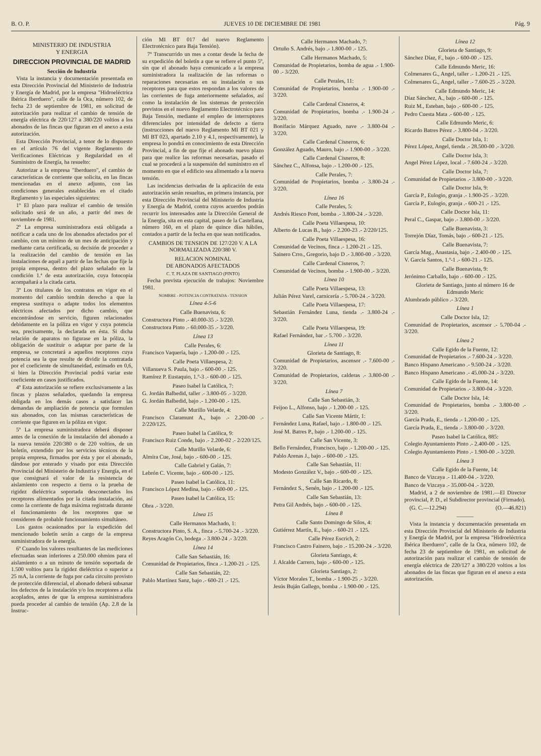B. O. P. JUEVES 10 DE DICIEMBRE DE 1981 Pág. 9
MINISTERIO DE INDUSTRIA
Y ENERGIA
DIRECCION PROVINCIAL DE MADRID
Sección de Industria
Vista la instancia y documentación presentada en esta Dirección Provincial del Ministerio de Industria y Energía de Madrid, por la empresa "Hidroeléctrica Ibérica Iberduero", calle de la Oca, número 102, de fecha 23 de septiembre de 1981, en solicitud de autorización para realizar el cambio de tensión de energía eléctrica de 220/127 a 380/220 voltios a los abonados de las fincas que figuran en el anexo a esta autorización.
Esta Dirección Provincial, a tenor de lo dispuesto en el artículo 76 del vigente Reglamento de Verificaciones Eléctricas y Regularidad en el Suministro de Energía, ha resuelto:
Autorizar a la empresa "Iberduero", el cambio de características de corriente que solicita, en las fincas mencionadas en el anexo adjunto, con las condiciones generales establecidas en el citado Reglamento y las especiales siguientes:
1º El plazo para realizar el cambio de tensión solicitado será de un año, a partir del mes de noviembre de 1981.
2º La empresa suministradora está obligada a notificar a cada uno de los abonados afectados por el cambio, con un mínimo de un mes de anticipación y mediante carta certificada, su decisión de proceder a la realización del cambio de tensión en las instalaciones de aquél a partir de las fechas que fije la propia empresa, dentro del plazo señalado en la condición 1.ª de esta autorización, cuya fotocopia acompañará a la citada carta.
3º Los titulares de los contratos en vigor en el momento del cambio tendrán derecho a que la empresa sustituya o adapte todos los elementos eléctricos afectados por dicho cambio, que encontrándose en servicio, figuren relacionados debidamente en la póliza en vigor y cuya potencia sea, precisamente, la declarada en ésta. Si dicha relación de aparatos no figurase en la póliza, la obligación de sustituir o adaptar por parte de la empresa, se concretará a aquellos receptores cuya potencia sea la que resulte de dividir la contratada por el coeficiente de simultaneidad, estimado en 0,6, si bien la Dirección Provincial podrá variar este coeficiente en casos justificados.
4º Esta autorización se refiere exclusivamente a las fincas y plazos señalados, quedando la empresa obligada en los demás casos a satisfacer las demandas de ampliación de potencia que formulen sus abonados, con las mismas características de corriente que figuren en la póliza en vigor.
5º La empresa suministradora deberá disponer antes de la conexión de la instalación del abonado a la nueva tensión 220/380 o de 220 voltios, de un boletín, extendido por los servicios técnicos de la propia empresa, firmados por ésta y por el abonado, dándose por enterado y visado por esta Dirección Provincial del Ministerio de Industria y Energía, en el que consignará el valor de la resistencia de aislamiento con respecto a tierra o la prueba de rigidez dieléctrica soportada desconectados los receptores alimentados por la citada instalación, así como la corriente de fuga máxima registrada durante el funcionamiento de los receptores que se consideren de probable funcionamiento simultáneo.
Los gastos ocasionados por la expedición del mencionado boletín serán a cargo de la empresa suministradora de la energía.
6º Cuando los valores resultantes de las mediciones efectuadas sean inferiores a 250.000 ohmios para el aislamiento o a un minuto de tensión soportada de 1.500 voltios para la rigidez dieléctrica o superior a 25 mA, la corriente de fuga por cada circuito provisto de protección diferencial, el abonado deberá subsanar los defectos de la instalación y/o los receptores a ella acoplados, antes de que la empresa suministradora pueda proceder al cambio de tensión (Ap. 2.8 de la Instruc-
ción MI BT 017 del nuevo Reglamento Electrotécnico para Baja Tensión).
7º Transcurrido un mes a contar desde la fecha de su expedición del boletín a que se refiere el punto 5º, sin que el abonado haya comunicado a la empresa suministradora la realización de las reformas o reparaciones necesarias en su instalación o sus receptores para que estos respondan a los valores de las corrientes de fuga anteriormente señalados, así como la instalación de los sistemas de protección previstos en el nuevo Reglamento Electrotécnico para Baja Tensión, mediante el empleo de interruptores diferenciales por intensidad de defecto a tierra (instrucciones del nuevo Reglamento MI BT 021 y MI BT 023, apartado 2.10 y 4.1, respectivamente), la empresa lo pondrá en conocimiento de esta Dirección Provincial, a fin de que fije el abonado nuevo plazo para que realice las reformas necesarias, pasado el cual se procederá a la suspensión del suministro en el momento en que el edificio sea alimentado a la nueva tensión.
Las incidencias derivadas de la aplicación de esta autorización serán resueltas, en primera instancia, por esta Dirección Provincial del Ministerio de Industria y Energía de Madrid, contra cuyos acuerdos podrán recurrir los interesados ante la Dirección General de la Energía, sita en esta capital, paseo de la Castellana, número 160, en el plazo de quince días hábiles, contados a partir de la fecha en que sean notificados.
CAMBIOS DE TENSION DE 127/220 V. A LA NORMALIZADA 220/380 V.
RELACION NOMINAL
DE ABONADOS AFECTADOS
C. T. PLAZA DE SANTIAGO (PINTO)
Fecha prevista ejecución de trabajos: Noviembre 1981.
NOMBRE - POTENCIA CONTRATADA - TENSION
Línea 4-5-6
Calle Buenavista, 6:
Constructora Pinto .- 40.000-35 .- 3/220.
Constructora Pinto .- 60.000-35 .- 3/220.
Línea 13
Calle Perales, 6:
Francisco Vaquería, bajo .- 1.200-00 .- 125.
Calle Poeta Villaespesa, 2:
Villanueva S. Paula, bajo .- 600-00 .- 125.
Ramírez P. Eustaquio, 1.º-3 .- 600-00 .- 125.
Paseo Isabel la Católica, 7:
G. Jordán Balbedid, taller .- 3.800-05 .- 3/220.
G. Jordán Balbedid, bajo .- 1.200-00 .- 125.
Calle Murillo Velarde, 4:
Francisco Claramunt A., bajo .- 2.200-00 .- 2/220/125.
Paseo Isabel la Católica, 9:
Francisco Ruiz Conde, bajo .- 2.200-02 .- 2/220/125.
Calle Murillo Velarde, 6:
Almira Cue, José, bajo .- 600-00 .- 125.
Calle Gabriel y Galán, 7:
Lebrón C. Vicente, bajo .- 600-00 .- 125.
Paseo Isabel la Católica, 11:
Francisco López Medina, bajo .- 600-00 .- 125.
Paseo Isabel la Católica, 15:
Obra .- 3/220.
Línea 15
Calle Hermanos Machado, 1:
Constructora Pinto, S. A., finca .- 5.700-24 .- 3/220.
Reyes Aragón Co, bodega .- 3.800-24 .- 3/220.
Línea 14
Calle San Sebastián, 16:
Comunidad de Propietarios, finca .- 1.200-21 .- 125.
Calle San Sebastián, 22:
Pablo Martínez Sanz, bajo .- 600-21 .- 125.
Calle Hermanos Machado, 7:
Ortuño S. Andrés, bajo .- 1.800-00 .- 125.
Calle Hermanos Machado, 5:
Comunidad de Propietarios, bomba de agua .- 1.900-00 .- 3/220.
Calle Perales, 11:
Comunidad de Propietarios, bomba .- 1.900-00 .- 3/220.
Calle Cardenal Cisneros, 4:
Comunidad de Propietarios, bomba .- 1.900-24 .- 3/220.
Bonifacio Márquez Aguado, nave .- 3.800-04 .- 3/220.
Calle Cardenal Cisneros, 6:
González Aguado, Mauro, bajo .- 1.900-00 .- 3/220.
Calle Cardenal Cisneros, 8:
Sánchez C., Alfonsa, bajo .- 1.200-00 .- 125.
Calle Perales, 7:
Comunidad de Propietarios, bomba .- 3.800-24 .- 3/220.
Línea 16
Calle Perales, 5:
Andrés Riesco Pont, bomba .- 3.800-24 .- 3/220.
Calle Poeta Villaespesa, 10:
Alberto de Lucas B., bajo .- 2.200-23 .- 2/220/125.
Calle Poeta Villaespesa, 16:
Comunidad de Vecinos, finca .- 1.200-21 .- 125.
Sainero Crro., Gregorio, bajo D .- 3.800-00 .- 3/220.
Calle Cardenal Cisneros, 7:
Comunidad de Vecinos, bomba .- 1.900-00 .- 3/220.
Línea 10
Calle Poeta Villaespesa, 13:
Julián Pérez Varel, carnicería .- 5.700-24 .- 3/220.
Calle Poeta Villaespesa, 17:
Sebastián Fernández Luna, tienda .- 3.800-24 .- 3/220.
Calle Poeta Villaespesa, 19:
Rafael Fernández, bar .- 5.700 .- 3/220.
Línea 11
Glorieta de Santiago, 8:
Comunidad de Propietarios, ascensor .- 7.600-00 .- 3/220.
Comunidad de Propietarios, calderas .- 3.800-00 .- 3/220.
Línea 7
Calle San Sebastián, 3:
Feijoo L., Alfonso, bajo .- 1.200-00 .- 125.
Calle San Vicente Mártir, 1:
Fernández Luna, Rafael, bajo .- 1.800-00 .- 125.
José M. Batres P., bajo .- 1.200-00 .- 125.
Calle San Vicente, 3:
Bello Fernández, Francisco, bajo .- 1.200-00 .- 125.
Pablo Arenas J., bajo .- 600-00 .- 125.
Calle San Sebastián, 11:
Modesto González V., bajo .- 600-00 .- 125.
Calle San Ricardo, 8:
Fernández S., Senén, bajo .- 1.200-00 .- 125.
Calle San Sebastián, 13:
Petra Gil Andrés, bajo .- 600-00 .- 125.
Línea 8
Calle Santo Domingo de Silos, 4:
Gutiérrez Martín, E., bajo .- 600-21 .- 125.
Calle Pérez Escrich, 2:
Francisco Castro Fainero, bajo .- 15.200-24 .- 3/220.
Glorieta Santiago, 4:
J. Alcalde Carrero, bajo .- 600-00 .- 125.
Glorieta Santiago, 2:
Víctor Morales T., bomba .- 1.900-25 .- 3/220.
Jesús Buján Gallego, bomba .- 1.900-00 .- 125.
Línea 12
Glorieta de Santiago, 9:
Sánchez Díaz, F., bajo .- 600-00 .- 125.
Calle Edmundo Meric, 16:
Colmenares G., Angel, taller .- 1.200-21 .- 125.
Colmenares G., Angel, taller .- 7.600-25 .- 3/220.
Calle Edmundo Meric, 14:
Díaz Sánchez, A., bajo .- 600-00 .- 125.
Ruiz M., Esteban, bajo .- 600-00 .- 125.
Pedro Cuesta Mata .- 600-00 .- 125.
Calle Edmundo Meric, 6:
Ricardo Batres Pérez .- 3.800-04 .- 3/220.
Calle Doctor Isla, 1:
Pérez López, Angel, tienda .- 28.500-00 .- 3/220.
Calle Doctor Isla, 3:
Angel Pérez López, local .- 7.600-24 .- 3/220.
Calle Doctor Isla, 7:
Comunidad de Propietarios .- 3.800-00 .- 3/220.
Calle Doctor Isla, 9:
García P., Eulogio, granja .- 1.900-25 .- 3/220.
García P., Eulogio, granja .- 600-21 .- 125.
Calle Doctor Isla, 11:
Peral C., Gaspar, bajo .- 3.800-00 .- 3/220.
Calle Buenavista, 3:
Torrejón Díaz, Tomás, bajo .- 600-21 .- 125.
Calle Buenavista, 7:
García Mag., Anastasia, bajo .- 2.400-00 .- 125.
V. García Santos, 1.º-1 .- 600-21 .- 125.
Calle Buenavista, 9:
Jerónimo Carballo, bajo .- 600-00 .- 125.
Glorieta de Santiago, junto al número 16 de Edmundo Meric
Alumbrado público .- 3/220.
Línea 1
Calle Doctor Isla, 12:
Comunidad de Propietarios, ascensor .- 5.700-04 .- 3/220.
Línea 2
Calle Egido de la Fuente, 12:
Comunidad de Propietarios .- 7.600-24 .- 3/220.
Banco Hispano Americano .- 9.500-24 .- 3/220.
Banco Hispano Americano .- 45.000-24 .- 3/220.
Calle Egido de la Fuente, 14:
Comunidad de Propietarios .- 3.800-04 .- 3/220.
Calle Doctor Isla, 14:
Comunidad de Propietarios, bomba .- 3.800-00 .- 3/220.
García Prada, E., tienda .- 1.200-00 .- 125.
García Prada, E., tienda .- 3.800-00 .- 3/220.
Paseo Isabel la Católica, 885:
Colegio Ayuntamiento Pinto .- 2.400-00 .- 125.
Colegio Ayuntamiento Pinto .- 1.900-00 .- 3/220.
Línea 3
Calle Egido de la Fuente, 14:
Banco de Vizcaya .- 11.400-04 .- 3/220.
Banco de Vizcaya .- 35.000-04 .- 3/220.
Madrid, a 2 de noviembre de 1981.—El Director provincial, P. D., el Subdirector provincial (Firmado).
(G. C.—12.294) (O.—46.821)
———
Vista la instancia y documentación presentada en esta Dirección Provincial del Ministerio de Industria y Energía de Madrid, por la empresa "Hidroeléctrica Ibérica Iberduero", calle de la Oca, número 102, de fecha 23 de septiembre de 1981, en solicitud de autorización para realizar el cambio de tensión de energía eléctrica de 220/127 a 380/220 voltios a los abonados de las fincas que figuran en el anexo a esta autorización.